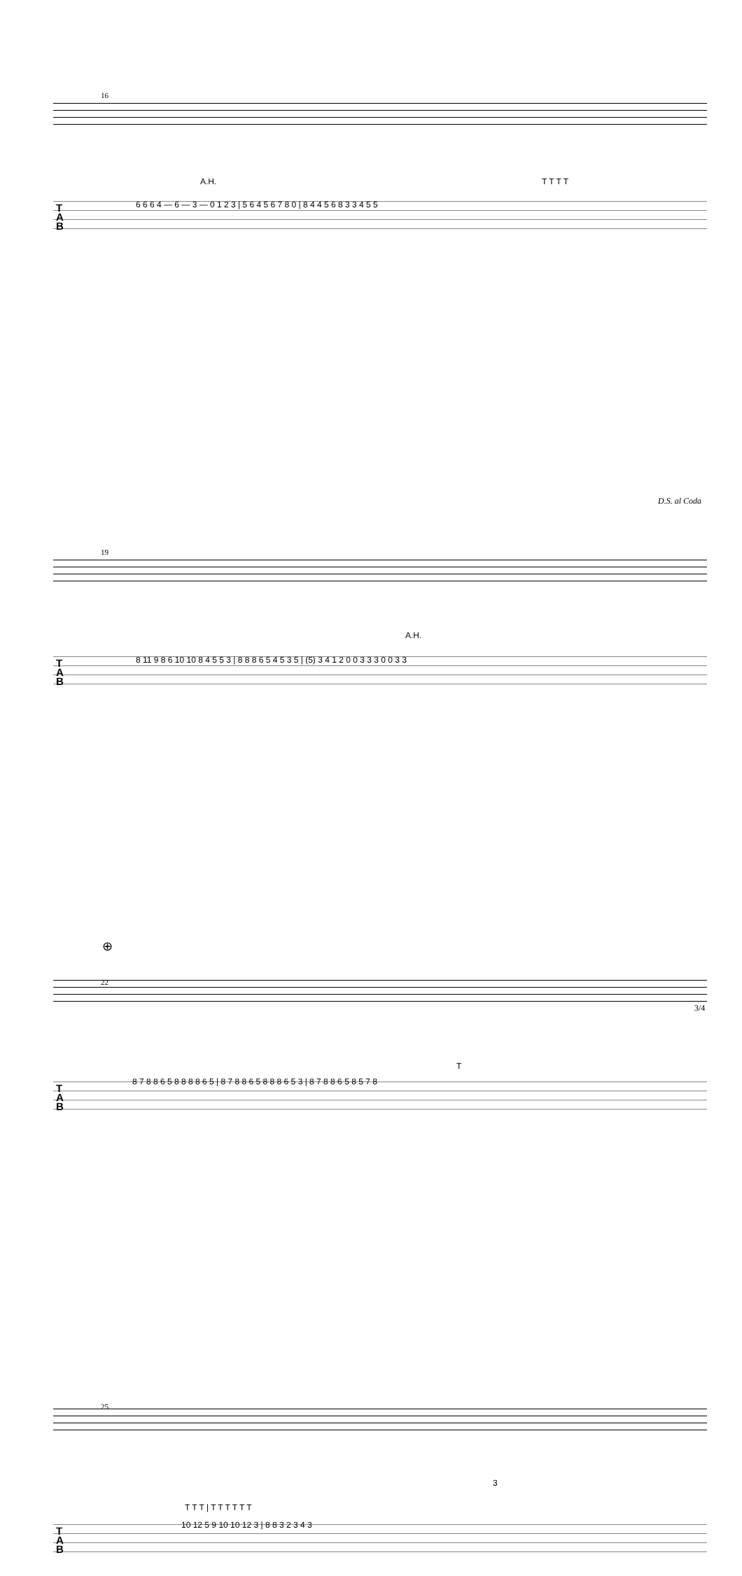16
A.H. T T T T
T
A
B
6 6 6 4 — 6 — 3 — 0 1 2 3 | 5 6 4 5 6 7 8 0 | 8 4 4 5 6 8 3 3 4 5 5
D.S. al Coda
19
A.H.
T
A
B
8 11 9 8 6 10 10 8 4 5 5 3 | 8 8 8 6 5 4 5 3 5 | (5) 3 4 1 2 0 0 3 3 3 0 0 3 3
⊕
22
T
T
A
B
8 7 8 8 6 5 8 8 8 8 6 5 | 8 7 8 8 6 5 8 8 8 6 5 3 | 8 7 8 8 6 5 8 5 7 8
25
T T T | T T T T T T
3
T
A
B
10 12 5 9 10 10 12 3 | 8 8 3 2 3 4 3
3/4